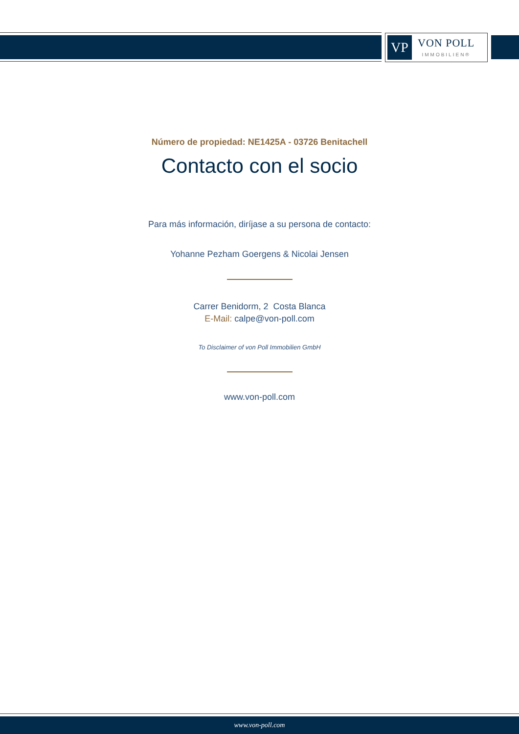VP
VON POLL
IMMOBILIEN®
Número de propiedad: NE1425A - 03726 Benitachell
Contacto con el socio
Para más información, diríjase a su persona de contacto:
Yohanne Pezham Goergens & Nicolai Jensen
Carrer Benidorm, 2 Costa Blanca
E-Mail: calpe@von-poll.com
To Disclaimer of von Poll Immobilien GmbH
www.von-poll.com
www.von-poll.com